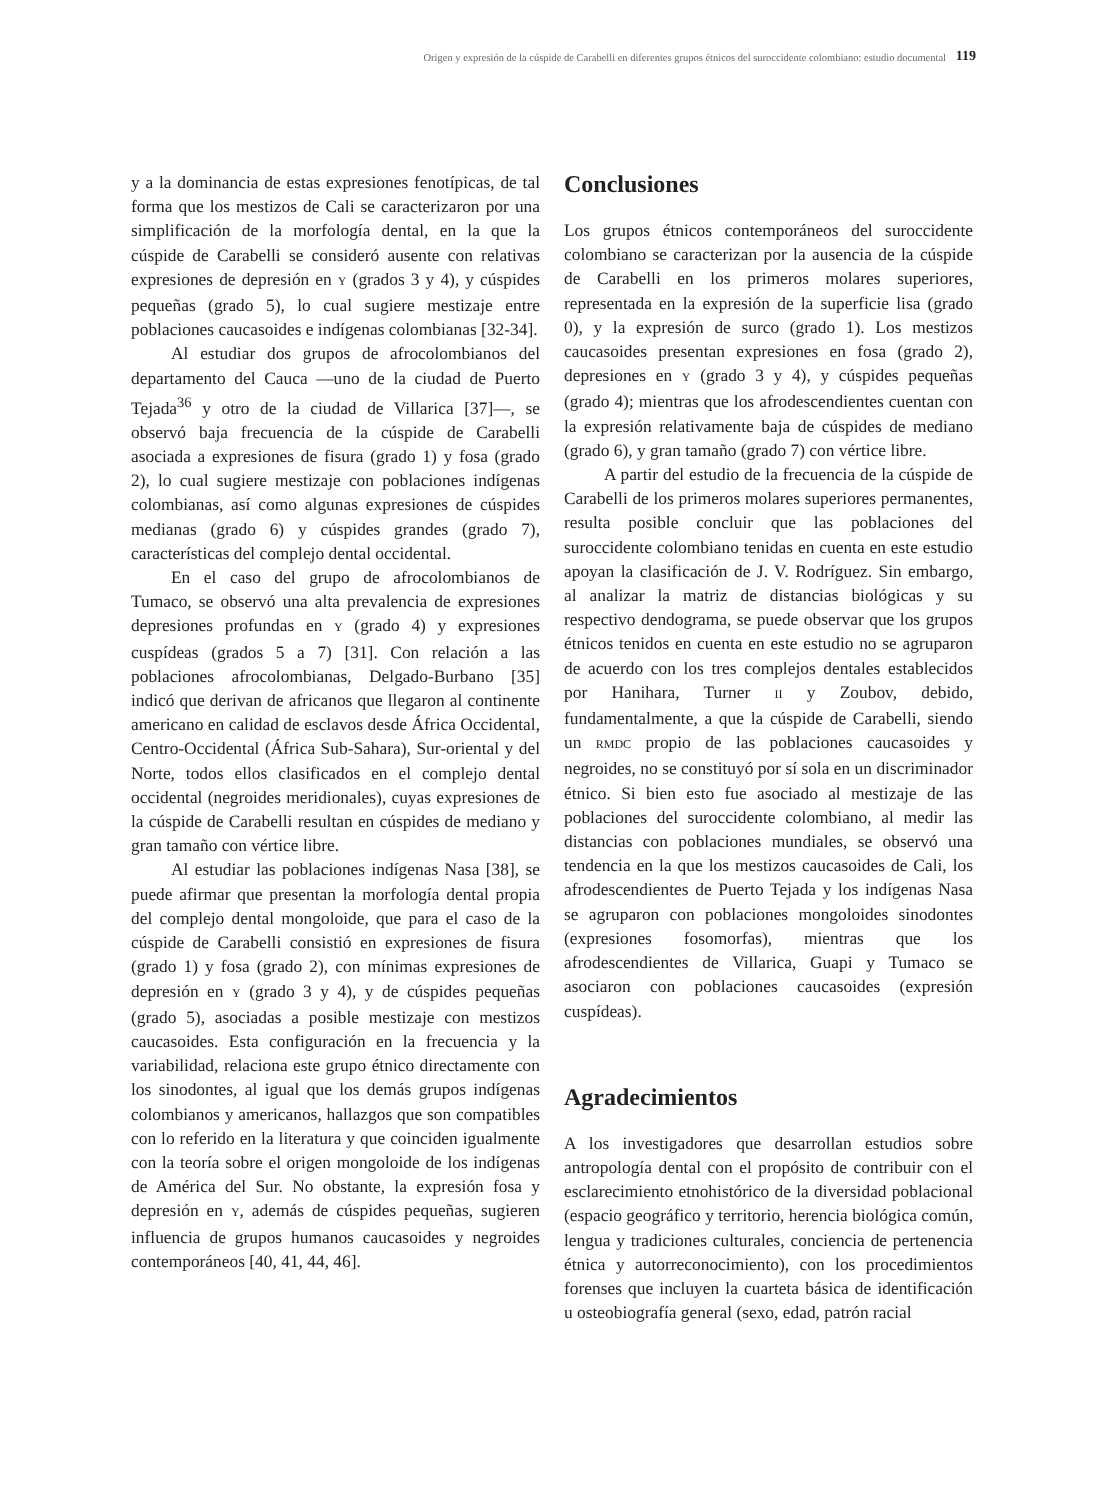Origen y expresión de la cúspide de Carabelli en diferentes grupos étnicos del suroccidente colombiano: estudio documental
119
y a la dominancia de estas expresiones fenotípicas, de tal forma que los mestizos de Cali se caracterizaron por una simplificación de la morfología dental, en la que la cúspide de Carabelli se consideró ausente con relativas expresiones de depresión en Y (grados 3 y 4), y cúspides pequeñas (grado 5), lo cual sugiere mestizaje entre poblaciones caucasoides e indígenas colombianas [32-34].
Al estudiar dos grupos de afrocolombianos del departamento del Cauca —uno de la ciudad de Puerto Tejada<sup>36</sup> y otro de la ciudad de Villarica [37]—, se observó baja frecuencia de la cúspide de Carabelli asociada a expresiones de fisura (grado 1) y fosa (grado 2), lo cual sugiere mestizaje con poblaciones indígenas colombianas, así como algunas expresiones de cúspides medianas (grado 6) y cúspides grandes (grado 7), características del complejo dental occidental.
En el caso del grupo de afrocolombianos de Tumaco, se observó una alta prevalencia de expresiones depresiones profundas en Y (grado 4) y expresiones cuspídeas (grados 5 a 7) [31]. Con relación a las poblaciones afrocolombianas, Delgado-Burbano [35] indicó que derivan de africanos que llegaron al continente americano en calidad de esclavos desde África Occidental, Centro-Occidental (África Sub-Sahara), Sur-oriental y del Norte, todos ellos clasificados en el complejo dental occidental (negroides meridionales), cuyas expresiones de la cúspide de Carabelli resultan en cúspides de mediano y gran tamaño con vértice libre.
Al estudiar las poblaciones indígenas Nasa [38], se puede afirmar que presentan la morfología dental propia del complejo dental mongoloide, que para el caso de la cúspide de Carabelli consistió en expresiones de fisura (grado 1) y fosa (grado 2), con mínimas expresiones de depresión en Y (grado 3 y 4), y de cúspides pequeñas (grado 5), asociadas a posible mestizaje con mestizos caucasoides. Esta configuración en la frecuencia y la variabilidad, relaciona este grupo étnico directamente con los sinodontes, al igual que los demás grupos indígenas colombianos y americanos, hallazgos que son compatibles con lo referido en la literatura y que coinciden igualmente con la teoría sobre el origen mongoloide de los indígenas de América del Sur. No obstante, la expresión fosa y depresión en Y, además de cúspides pequeñas, sugieren influencia de grupos humanos caucasoides y negroides contemporáneos [40, 41, 44, 46].
Conclusiones
Los grupos étnicos contemporáneos del suroccidente colombiano se caracterizan por la ausencia de la cúspide de Carabelli en los primeros molares superiores, representada en la expresión de la superficie lisa (grado 0), y la expresión de surco (grado 1). Los mestizos caucasoides presentan expresiones en fosa (grado 2), depresiones en Y (grado 3 y 4), y cúspides pequeñas (grado 4); mientras que los afrodescendientes cuentan con la expresión relativamente baja de cúspides de mediano (grado 6), y gran tamaño (grado 7) con vértice libre.
A partir del estudio de la frecuencia de la cúspide de Carabelli de los primeros molares superiores permanentes, resulta posible concluir que las poblaciones del suroccidente colombiano tenidas en cuenta en este estudio apoyan la clasificación de J. V. Rodríguez. Sin embargo, al analizar la matriz de distancias biológicas y su respectivo dendograma, se puede observar que los grupos étnicos tenidos en cuenta en este estudio no se agruparon de acuerdo con los tres complejos dentales establecidos por Hanihara, Turner II y Zoubov, debido, fundamentalmente, a que la cúspide de Carabelli, siendo un RMDC propio de las poblaciones caucasoides y negroides, no se constituyó por sí sola en un discriminador étnico. Si bien esto fue asociado al mestizaje de las poblaciones del suroccidente colombiano, al medir las distancias con poblaciones mundiales, se observó una tendencia en la que los mestizos caucasoides de Cali, los afrodescendientes de Puerto Tejada y los indígenas Nasa se agruparon con poblaciones mongoloides sinodontes (expresiones fosomorfas), mientras que los afrodescendientes de Villarica, Guapi y Tumaco se asociaron con poblaciones caucasoides (expresión cuspídeas).
Agradecimientos
A los investigadores que desarrollan estudios sobre antropología dental con el propósito de contribuir con el esclarecimiento etnohistórico de la diversidad poblacional (espacio geográfico y territorio, herencia biológica común, lengua y tradiciones culturales, conciencia de pertenencia étnica y autorreconocimiento), con los procedimientos forenses que incluyen la cuarteta básica de identificación u osteobiografía general (sexo, edad, patrón racial